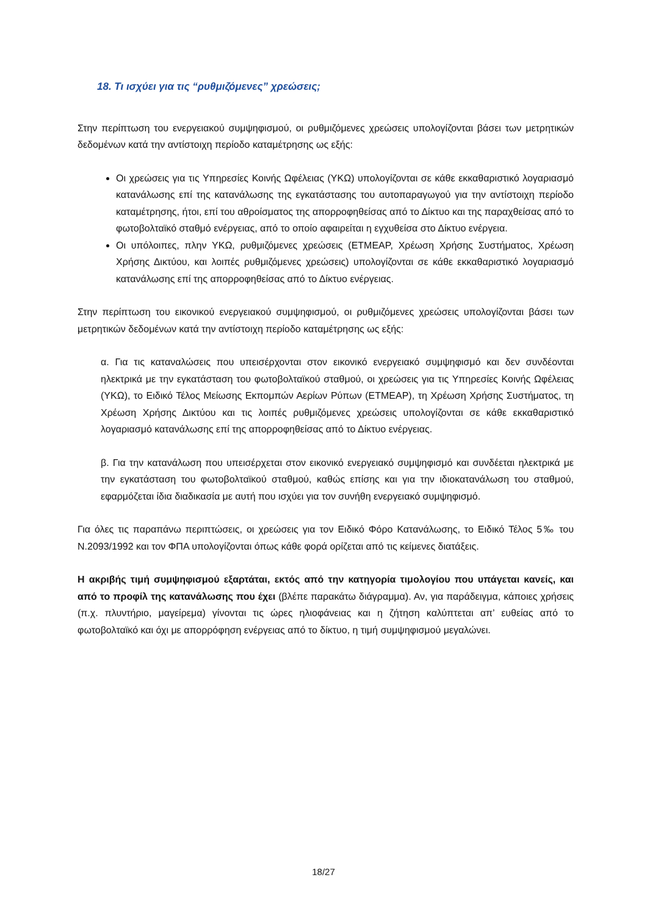18. Τι ισχύει για τις “ρυθμιζόμενες” χρεώσεις;
Στην περίπτωση του ενεργειακού συμψηφισμού, οι ρυθμιζόμενες χρεώσεις υπολογίζονται βάσει των μετρητικών δεδομένων κατά την αντίστοιχη περίοδο καταμέτρησης ως εξής:
Οι χρεώσεις για τις Υπηρεσίες Κοινής Ωφέλειας (ΥΚΩ) υπολογίζονται σε κάθε εκκαθαριστικό λογαριασμό κατανάλωσης επί της κατανάλωσης της εγκατάστασης του αυτοπαραγωγού για την αντίστοιχη περίοδο καταμέτρησης, ήτοι, επί του αθροίσματος της απορροφηθείσας από το Δίκτυο και της παραχθείσας από το φωτοβολταϊκό σταθμό ενέργειας, από το οποίο αφαιρείται η εγχυθείσα στο Δίκτυο ενέργεια.
Οι υπόλοιπες, πλην ΥΚΩ, ρυθμιζόμενες χρεώσεις (ΕΤΜΕΑΡ, Χρέωση Χρήσης Συστήματος, Χρέωση Χρήσης Δικτύου, και λοιπές ρυθμιζόμενες χρεώσεις) υπολογίζονται σε κάθε εκκαθαριστικό λογαριασμό κατανάλωσης επί της απορροφηθείσας από το Δίκτυο ενέργειας.
Στην περίπτωση του εικονικού ενεργειακού συμψηφισμού, οι ρυθμιζόμενες χρεώσεις υπολογίζονται βάσει των μετρητικών δεδομένων κατά την αντίστοιχη περίοδο καταμέτρησης ως εξής:
α. Για τις καταναλώσεις που υπεισέρχονται στον εικονικό ενεργειακό συμψηφισμό και δεν συνδέονται ηλεκτρικά με την εγκατάσταση του φωτοβολταϊκού σταθμού, οι χρεώσεις για τις Υπηρεσίες Κοινής Ωφέλειας (ΥΚΩ), το Ειδικό Τέλος Μείωσης Εκπομπών Αερίων Ρύπων (ΕΤΜΕΑΡ), τη Χρέωση Χρήσης Συστήματος, τη Χρέωση Χρήσης Δικτύου και τις λοιπές ρυθμιζόμενες χρεώσεις υπολογίζονται σε κάθε εκκαθαριστικό λογαριασμό κατανάλωσης επί της απορροφηθείσας από το Δίκτυο ενέργειας.
β. Για την κατανάλωση που υπεισέρχεται στον εικονικό ενεργειακό συμψηφισμό και συνδέεται ηλεκτρικά με την εγκατάσταση του φωτοβολταϊκού σταθμού, καθώς επίσης και για την ιδιοκατανάλωση του σταθμού, εφαρμόζεται ίδια διαδικασία με αυτή που ισχύει για τον συνήθη ενεργειακό συμψηφισμό.
Για όλες τις παραπάνω περιπτώσεις, οι χρεώσεις για τον Ειδικό Φόρο Κατανάλωσης, το Ειδικό Τέλος 5‰ του Ν.2093/1992 και τον ΦΠΑ υπολογίζονται όπως κάθε φορά ορίζεται από τις κείμενες διατάξεις.
Η ακριβής τιμή συμψηφισμού εξαρτάται, εκτός από την κατηγορία τιμολογίου που υπάγεται κανείς, και από το προφίλ της κατανάλωσης που έχει (βλέπε παρακάτω διάγραμμα). Αν, για παράδειγμα, κάποιες χρήσεις (π.χ. πλυντήριο, μαγείρεμα) γίνονται τις ώρες ηλιοφάνειας και η ζήτηση καλύπτεται απ’ ευθείας από το φωτοβολταϊκό και όχι με απορρόφηση ενέργειας από το δίκτυο, η τιμή συμψηφισμού μεγαλώνει.
18/27